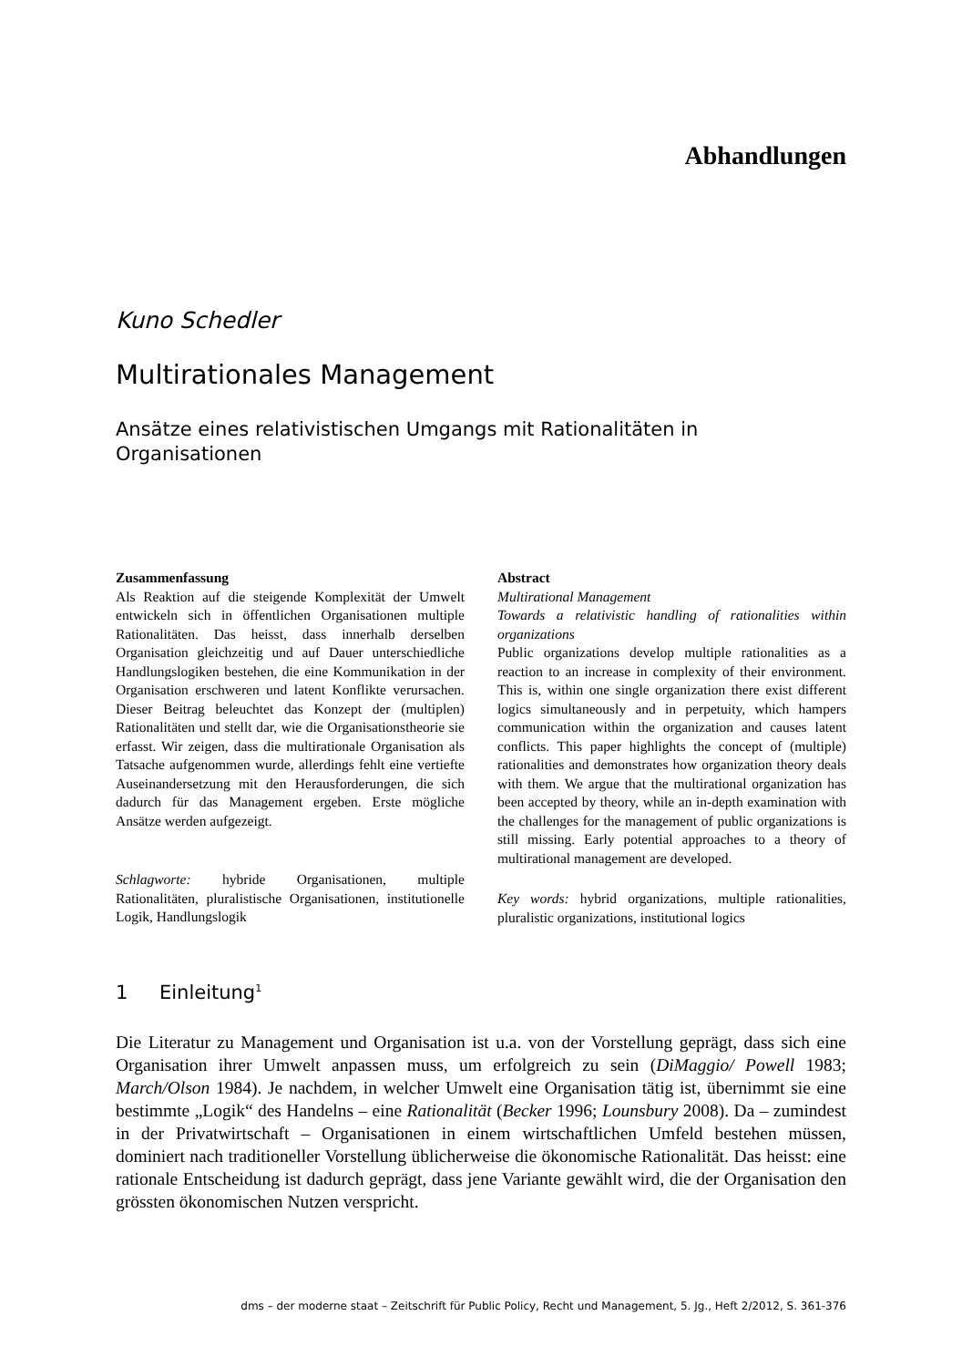Abhandlungen
Kuno Schedler
Multirationales Management
Ansätze eines relativistischen Umgangs mit Rationalitäten in Organisationen
Zusammenfassung
Als Reaktion auf die steigende Komplexität der Umwelt entwickeln sich in öffentlichen Organisationen multiple Rationalitäten. Das heisst, dass innerhalb derselben Organisation gleichzeitig und auf Dauer unterschiedliche Handlungslogiken bestehen, die eine Kommunikation in der Organisation erschweren und latent Konflikte verursachen. Dieser Beitrag beleuchtet das Konzept der (multiplen) Rationalitäten und stellt dar, wie die Organisationstheorie sie erfasst. Wir zeigen, dass die multirationale Organisation als Tatsache aufgenommen wurde, allerdings fehlt eine vertiefte Auseinandersetzung mit den Herausforderungen, die sich dadurch für das Management ergeben. Erste mögliche Ansätze werden aufgezeigt.
Schlagworte: hybride Organisationen, multiple Rationalitäten, pluralistische Organisationen, institutionelle Logik, Handlungslogik
Abstract
Multirational Management
Towards a relativistic handling of rationalities within organizations
Public organizations develop multiple rationalities as a reaction to an increase in complexity of their environment. This is, within one single organization there exist different logics simultaneously and in perpetuity, which hampers communication within the organization and causes latent conflicts. This paper highlights the concept of (multiple) rationalities and demonstrates how organization theory deals with them. We argue that the multirational organization has been accepted by theory, while an in-depth examination with the challenges for the management of public organizations is still missing. Early potential approaches to a theory of multirational management are developed.
Key words: hybrid organizations, multiple rationalities, pluralistic organizations, institutional logics
1 Einleitung<sup>1</sup>
Die Literatur zu Management und Organisation ist u.a. von der Vorstellung geprägt, dass sich eine Organisation ihrer Umwelt anpassen muss, um erfolgreich zu sein (DiMaggio/ Powell 1983; March/Olson 1984). Je nachdem, in welcher Umwelt eine Organisation tätig ist, übernimmt sie eine bestimmte „Logik“ des Handelns – eine Rationalität (Becker 1996; Lounsbury 2008). Da – zumindest in der Privatwirtschaft – Organisationen in einem wirtschaftlichen Umfeld bestehen müssen, dominiert nach traditioneller Vorstellung üblicherweise die ökonomische Rationalität. Das heisst: eine rationale Entscheidung ist dadurch geprägt, dass jene Variante gewählt wird, die der Organisation den grössten ökonomischen Nutzen verspricht.
dms – der moderne staat – Zeitschrift für Public Policy, Recht und Management, 5. Jg., Heft 2/2012, S. 361-376